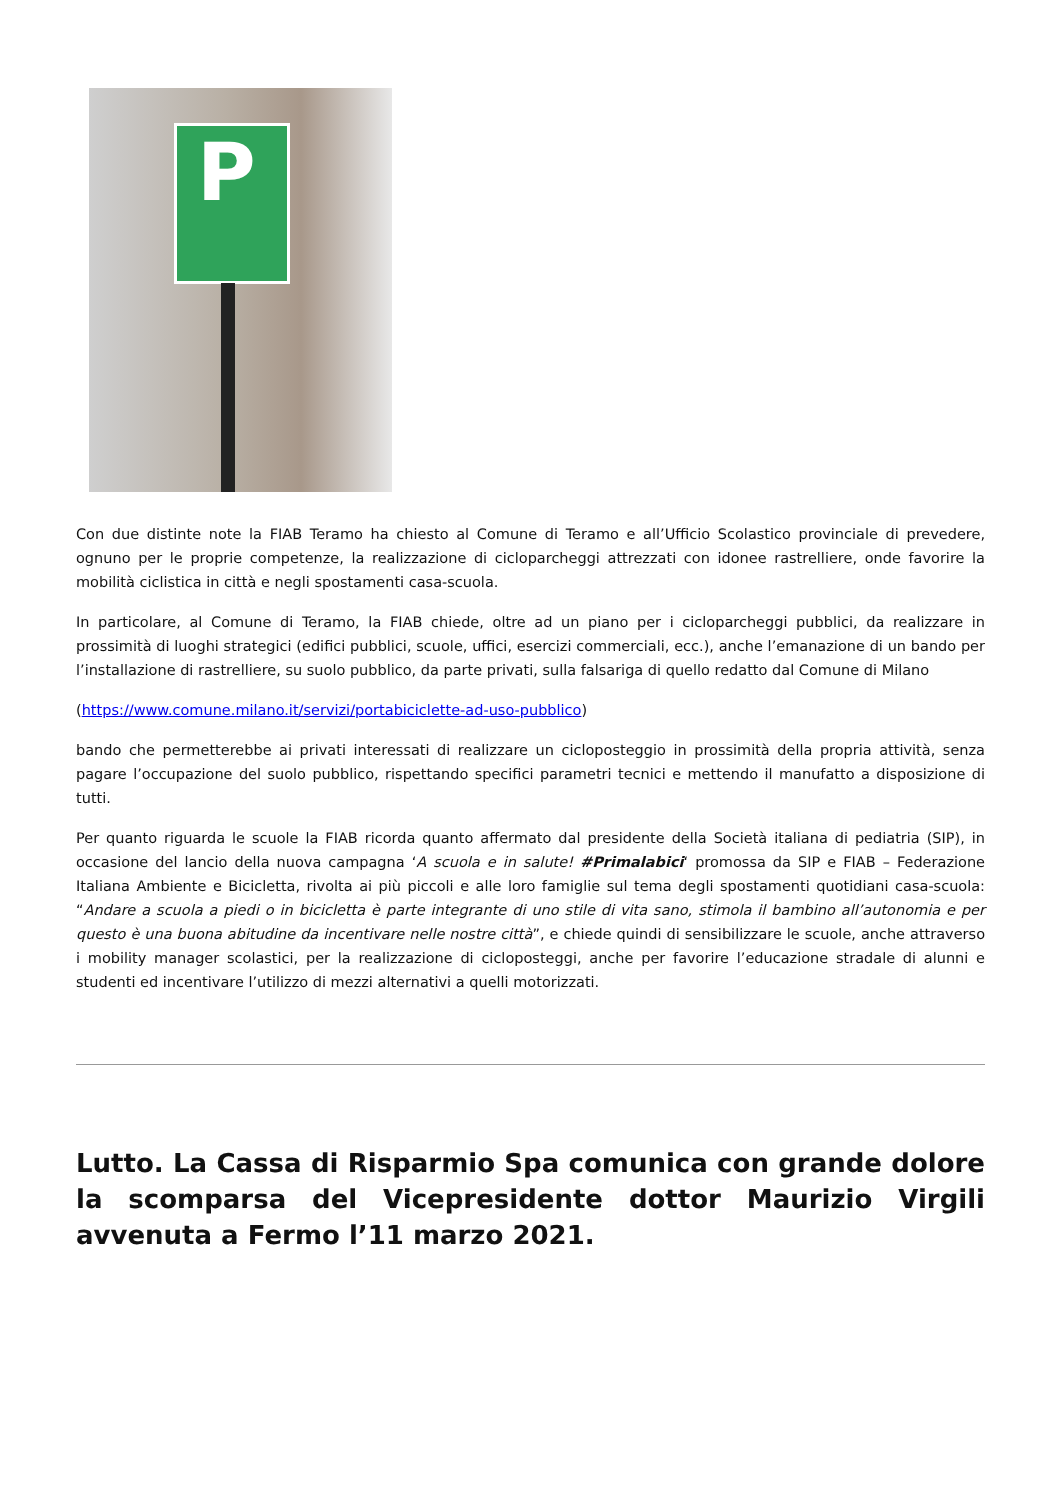P
Con due distinte note la FIAB Teramo ha chiesto al Comune di Teramo e all’Ufficio Scolastico provinciale di prevedere, ognuno per le proprie competenze, la realizzazione di cicloparcheggi attrezzati con idonee rastrelliere, onde favorire la mobilità ciclistica in città e negli spostamenti casa-scuola.
In particolare, al Comune di Teramo, la FIAB chiede, oltre ad un piano per i cicloparcheggi pubblici, da realizzare in prossimità di luoghi strategici (edifici pubblici, scuole, uffici, esercizi commerciali, ecc.), anche l’emanazione di un bando per l’installazione di rastrelliere, su suolo pubblico, da parte privati, sulla falsariga di quello redatto dal Comune di Milano
(https://www.comune.milano.it/servizi/portabiciclette-ad-uso-pubblico)
bando che permetterebbe ai privati interessati di realizzare un cicloposteggio in prossimità della propria attività, senza pagare l’occupazione del suolo pubblico, rispettando specifici parametri tecnici e mettendo il manufatto a disposizione di tutti.
Per quanto riguarda le scuole la FIAB ricorda quanto affermato dal presidente della Società italiana di pediatria (SIP), in occasione del lancio della nuova campagna ‘A scuola e in salute! #Primalabici‘ promossa da SIP e FIAB – Federazione Italiana Ambiente e Bicicletta, rivolta ai più piccoli e alle loro famiglie sul tema degli spostamenti quotidiani casa-scuola: “Andare a scuola a piedi o in bicicletta è parte integrante di uno stile di vita sano, stimola il bambino all’autonomia e per questo è una buona abitudine da incentivare nelle nostre città”, e chiede quindi di sensibilizzare le scuole, anche attraverso i mobility manager scolastici, per la realizzazione di cicloposteggi, anche per favorire l’educazione stradale di alunni e studenti ed incentivare l’utilizzo di mezzi alternativi a quelli motorizzati.
Lutto. La Cassa di Risparmio Spa comunica con grande dolore la scomparsa del Vicepresidente dottor Maurizio Virgili avvenuta a Fermo l’11 marzo 2021.